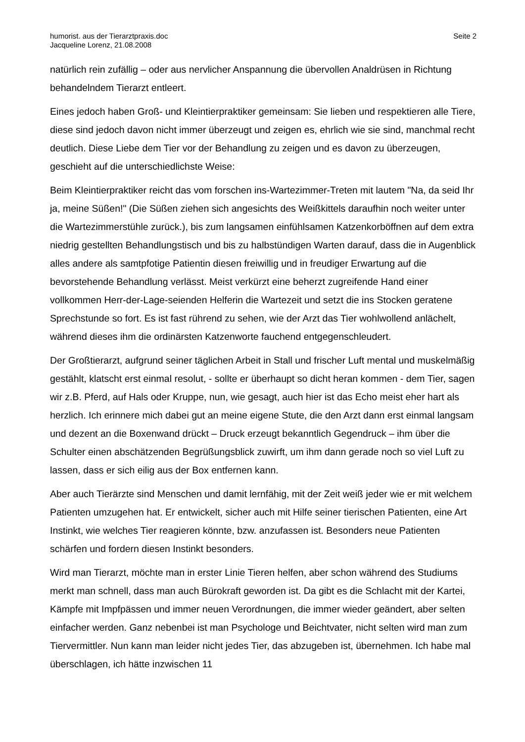humorist. aus der Tierarztpraxis.doc
Jacqueline Lorenz, 21.08.2008
Seite 2
natürlich rein zufällig – oder aus nervlicher Anspannung die übervollen Analdrüsen in Richtung behandelndem Tierarzt entleert.
Eines jedoch haben Groß- und Kleintierpraktiker gemeinsam: Sie lieben und respektieren alle Tiere, diese sind jedoch davon nicht immer überzeugt und zeigen es, ehrlich wie sie sind, manchmal recht deutlich. Diese Liebe dem Tier vor der Behandlung zu zeigen und es davon zu überzeugen, geschieht auf die unterschiedlichste Weise:
Beim Kleintierpraktiker reicht das vom forschen ins-Wartezimmer-Treten mit lautem "Na, da seid Ihr ja, meine Süßen!" (Die Süßen ziehen sich angesichts des Weißkittels daraufhin noch weiter unter die Wartezimmerstühle zurück.), bis zum langsamen einfühlsamen Katzenkorböffnen auf dem extra niedrig gestellten Behandlungstisch und bis zu halbstündigen Warten darauf, dass die in Augenblick alles andere als samtpfotige Patientin diesen freiwillig und in freudiger Erwartung auf die bevorstehende Behandlung verlässt. Meist verkürzt eine beherzt zugreifende Hand einer vollkommen Herr-der-Lage-seienden Helferin die Wartezeit und setzt die ins Stocken geratene Sprechstunde so fort. Es ist fast rührend zu sehen, wie der Arzt das Tier wohlwollend anlächelt, während dieses ihm die ordinärsten Katzenworte fauchend entgegenschleudert.
Der Großtierarzt, aufgrund seiner täglichen Arbeit in Stall und frischer Luft mental und muskelmäßig gestählt, klatscht erst einmal resolut, - sollte er überhaupt so dicht heran kommen - dem Tier, sagen wir z.B. Pferd, auf Hals oder Kruppe, nun, wie gesagt, auch hier ist das Echo meist eher hart als herzlich. Ich erinnere mich dabei gut an meine eigene Stute, die den Arzt dann erst einmal langsam und dezent an die Boxenwand drückt – Druck erzeugt bekanntlich Gegendruck – ihm über die Schulter einen abschätzenden Begrüßungsblick zuwirft, um ihm dann gerade noch so viel Luft zu lassen, dass er sich eilig aus der Box entfernen kann.
Aber auch Tierärzte sind Menschen und damit lernfähig, mit der Zeit weiß jeder wie er mit welchem Patienten umzugehen hat. Er entwickelt, sicher auch mit Hilfe seiner tierischen Patienten, eine Art Instinkt, wie welches Tier reagieren könnte, bzw. anzufassen ist. Besonders neue Patienten schärfen und fordern diesen Instinkt besonders.
Wird man Tierarzt, möchte man in erster Linie Tieren helfen, aber schon während des Studiums merkt man schnell, dass man auch Bürokraft geworden ist. Da gibt es die Schlacht mit der Kartei, Kämpfe mit Impfpässen und immer neuen Verordnungen, die immer wieder geändert, aber selten einfacher werden. Ganz nebenbei ist man Psychologe und Beichtvater, nicht selten wird man zum Tiervermittler. Nun kann man leider nicht jedes Tier, das abzugeben ist, übernehmen. Ich habe mal überschlagen, ich hätte inzwischen 11